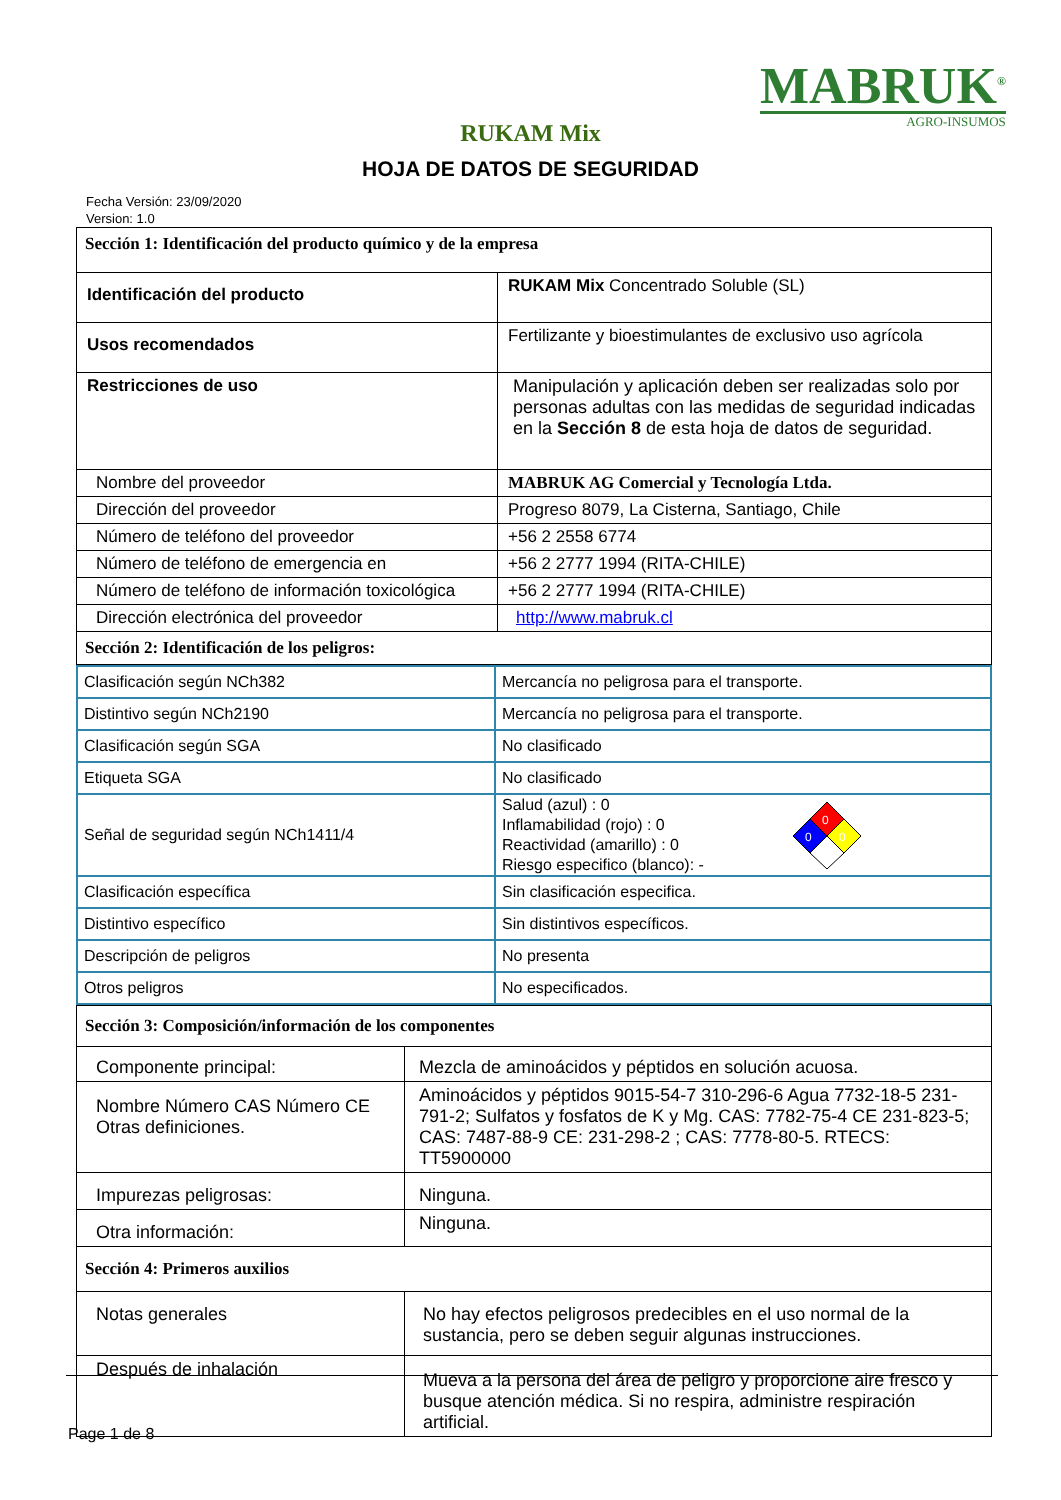MABRUK<sup>®</sup>
AGRO-INSUMOS
RUKAM Mix
HOJA DE DATOS DE SEGURIDAD
Fecha Versión: 23/09/2020
Version: 1.0
| Sección 1: Identificación del producto químico y de la empresa | |
| Identificación del producto | RUKAM Mix Concentrado Soluble (SL) |
| Usos recomendados | Fertilizante y bioestimulantes de exclusivo uso agrícola |
| Restricciones de uso | Manipulación y aplicación deben ser realizadas solo por personas adultas con las medidas de seguridad indicadas en la Sección 8 de esta hoja de datos de seguridad. |
| Nombre del proveedor | MABRUK AG Comercial y Tecnología Ltda. |
| Dirección del proveedor | Progreso 8079, La Cisterna, Santiago, Chile |
| Número de teléfono del proveedor | +56 2 2558 6774 |
| Número de teléfono de emergencia en | +56 2 2777 1994 (RITA-CHILE) |
| Número de teléfono de información toxicológica | +56 2 2777 1994 (RITA-CHILE) |
| Dirección electrónica del proveedor | http://www.mabruk.cl |
| Sección 2: Identificación de los peligros: | |
| Clasificación según NCh382 | Mercancía no peligrosa para el transporte. |
| Distintivo según NCh2190 | Mercancía no peligrosa para el transporte. |
| Clasificación según SGA | No clasificado |
| Etiqueta SGA | No clasificado |
| Señal de seguridad según NCh1411/4 | Salud (azul) : 0 Inflamabilidad (rojo) : 0 Reactividad (amarillo) : 0 Riesgo especifico (blanco): - 0 0 0 |
| Clasificación específica | Sin clasificación especifica. |
| Distintivo específico | Sin distintivos específicos. |
| Descripción de peligros | No presenta |
| Otros peligros | No especificados. |
| Sección 3: Composición/información de los componentes | |
| Componente principal: | Mezcla de aminoácidos y péptidos en solución acuosa. |
| Nombre Número CAS Número CE Otras definiciones. | Aminoácidos y péptidos 9015-54-7 310-296-6 Agua 7732-18-5 231-791-2; Sulfatos y fosfatos de K y Mg. CAS: 7782-75-4 CE 231-823-5; CAS: 7487-88-9 CE: 231-298-2 ; CAS: 7778-80-5. RTECS: TT5900000 |
| Impurezas peligrosas: | Ninguna. |
| Otra información: | Ninguna. |
| Sección 4: Primeros auxilios | |
| Notas generales | No hay efectos peligrosos predecibles en el uso normal de la sustancia, pero se deben seguir algunas instrucciones. |
| Después de inhalación | Mueva a la persona del área de peligro y proporcione aire fresco y busque atención médica. Si no respira, administre respiración artificial. |
Page 1 de 8